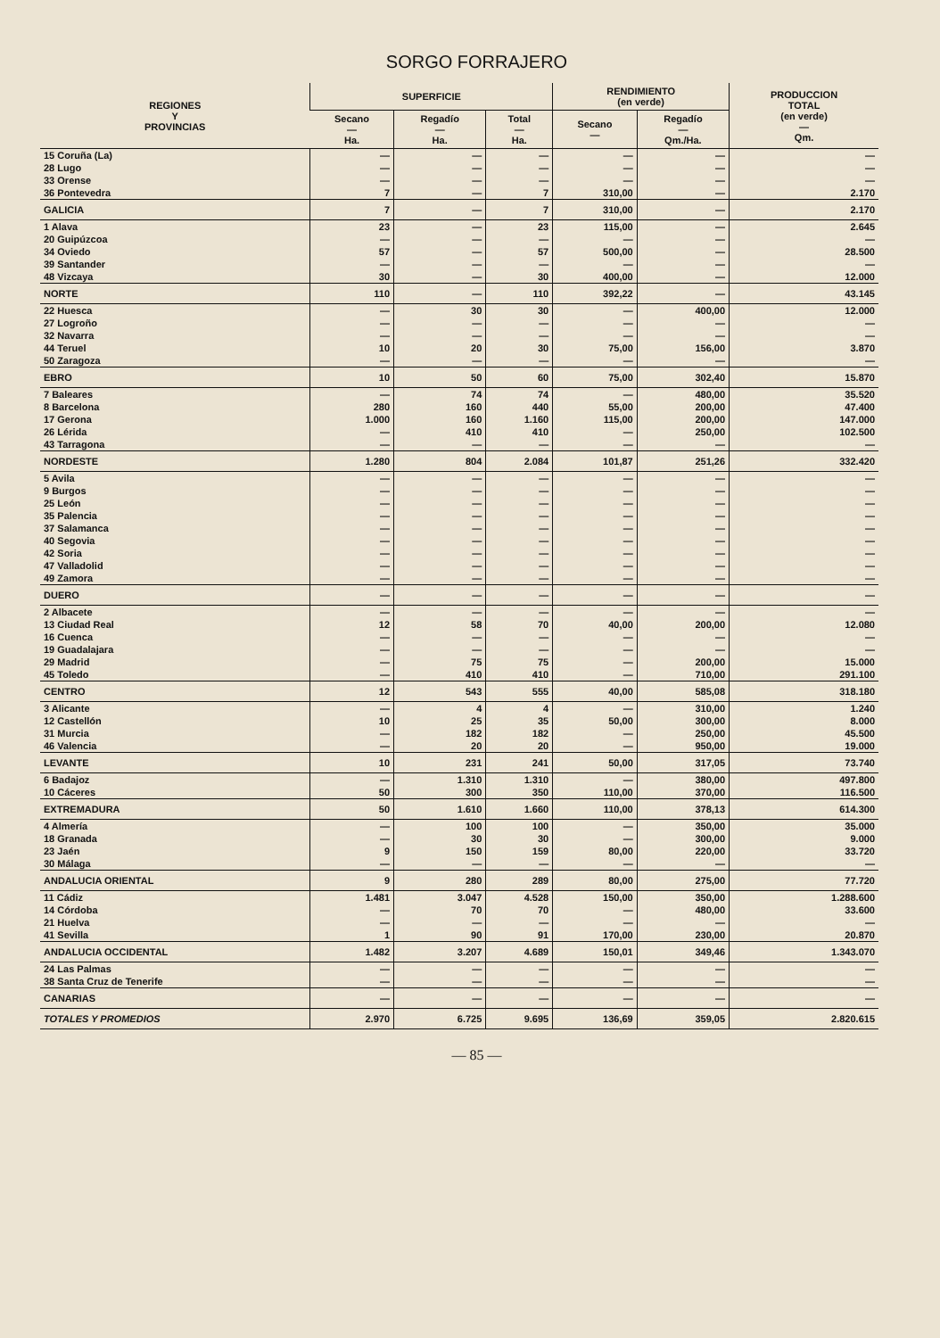SORGO FORRAJERO
| REGIONES Y PROVINCIAS | SUPERFICIE | | | RENDIMIENTO (en verde) | | PRODUCCION TOTAL (en verde) — Qm. |
| --- | --- | --- | --- | --- | --- | --- |
| | Secano — Ha. | Regadío — Ha. | Total — Ha. | Secano — | Regadío — Qm./Ha. | |
| 15 Coruña (La) | — | — | — | — | — | — |
| 28 Lugo | — | — | — | — | — | — |
| 33 Orense | — | — | — | — | — | — |
| 36 Pontevedra | 7 | — | 7 | 310,00 | — | 2.170 |
| GALICIA | 7 | — | 7 | 310,00 | — | 2.170 |
| 1 Alava | 23 | — | 23 | 115,00 | — | 2.645 |
| 20 Guipúzcoa | — | — | — | — | — | — |
| 34 Oviedo | 57 | — | 57 | 500,00 | — | 28.500 |
| 39 Santander | — | — | — | — | — | — |
| 48 Vizcaya | 30 | — | 30 | 400,00 | — | 12.000 |
| NORTE | 110 | — | 110 | 392,22 | — | 43.145 |
| 22 Huesca | — | 30 | 30 | — | 400,00 | 12.000 |
| 27 Logroño | — | — | — | — | — | — |
| 32 Navarra | — | — | — | — | — | — |
| 44 Teruel | 10 | 20 | 30 | 75,00 | 156,00 | 3.870 |
| 50 Zaragoza | — | — | — | — | — | — |
| EBRO | 10 | 50 | 60 | 75,00 | 302,40 | 15.870 |
| 7 Baleares | — | 74 | 74 | — | 480,00 | 35.520 |
| 8 Barcelona | 280 | 160 | 440 | 55,00 | 200,00 | 47.400 |
| 17 Gerona | 1.000 | 160 | 1.160 | 115,00 | 200,00 | 147.000 |
| 26 Lérida | — | 410 | 410 | — | 250,00 | 102.500 |
| 43 Tarragona | — | — | — | — | — | — |
| NORDESTE | 1.280 | 804 | 2.084 | 101,87 | 251,26 | 332.420 |
| 5 Avila | — | — | — | — | — | — |
| 9 Burgos | — | — | — | — | — | — |
| 25 León | — | — | — | — | — | — |
| 35 Palencia | — | — | — | — | — | — |
| 37 Salamanca | — | — | — | — | — | — |
| 40 Segovia | — | — | — | — | — | — |
| 42 Soria | — | — | — | — | — | — |
| 47 Valladolid | — | — | — | — | — | — |
| 49 Zamora | — | — | — | — | — | — |
| DUERO | — | — | — | — | — | — |
| 2 Albacete | — | — | — | — | — | — |
| 13 Ciudad Real | 12 | 58 | 70 | 40,00 | 200,00 | 12.080 |
| 16 Cuenca | — | — | — | — | — | — |
| 19 Guadalajara | — | — | — | — | — | — |
| 29 Madrid | — | 75 | 75 | — | 200,00 | 15.000 |
| 45 Toledo | — | 410 | 410 | — | 710,00 | 291.100 |
| CENTRO | 12 | 543 | 555 | 40,00 | 585,08 | 318.180 |
| 3 Alicante | — | 4 | 4 | — | 310,00 | 1.240 |
| 12 Castellón | 10 | 25 | 35 | 50,00 | 300,00 | 8.000 |
| 31 Murcia | — | 182 | 182 | — | 250,00 | 45.500 |
| 46 Valencia | — | 20 | 20 | — | 950,00 | 19.000 |
| LEVANTE | 10 | 231 | 241 | 50,00 | 317,05 | 73.740 |
| 6 Badajoz | — | 1.310 | 1.310 | — | 380,00 | 497.800 |
| 10 Cáceres | 50 | 300 | 350 | 110,00 | 370,00 | 116.500 |
| EXTREMADURA | 50 | 1.610 | 1.660 | 110,00 | 378,13 | 614.300 |
| 4 Almería | — | 100 | 100 | — | 350,00 | 35.000 |
| 18 Granada | — | 30 | 30 | — | 300,00 | 9.000 |
| 23 Jaén | 9 | 150 | 159 | 80,00 | 220,00 | 33.720 |
| 30 Málaga | — | — | — | — | — | — |
| ANDALUCIA ORIENTAL | 9 | 280 | 289 | 80,00 | 275,00 | 77.720 |
| 11 Cádiz | 1.481 | 3.047 | 4.528 | 150,00 | 350,00 | 1.288.600 |
| 14 Córdoba | — | 70 | 70 | — | 480,00 | 33.600 |
| 21 Huelva | — | — | — | — | — | — |
| 41 Sevilla | 1 | 90 | 91 | 170,00 | 230,00 | 20.870 |
| ANDALUCIA OCCIDENTAL | 1.482 | 3.207 | 4.689 | 150,01 | 349,46 | 1.343.070 |
| 24 Las Palmas | — | — | — | — | — | — |
| 38 Santa Cruz de Tenerife | — | — | — | — | — | — |
| CANARIAS | — | — | — | — | — | — |
| TOTALES Y PROMEDIOS | 2.970 | 6.725 | 9.695 | 136,69 | 359,05 | 2.820.615 |
— 85 —